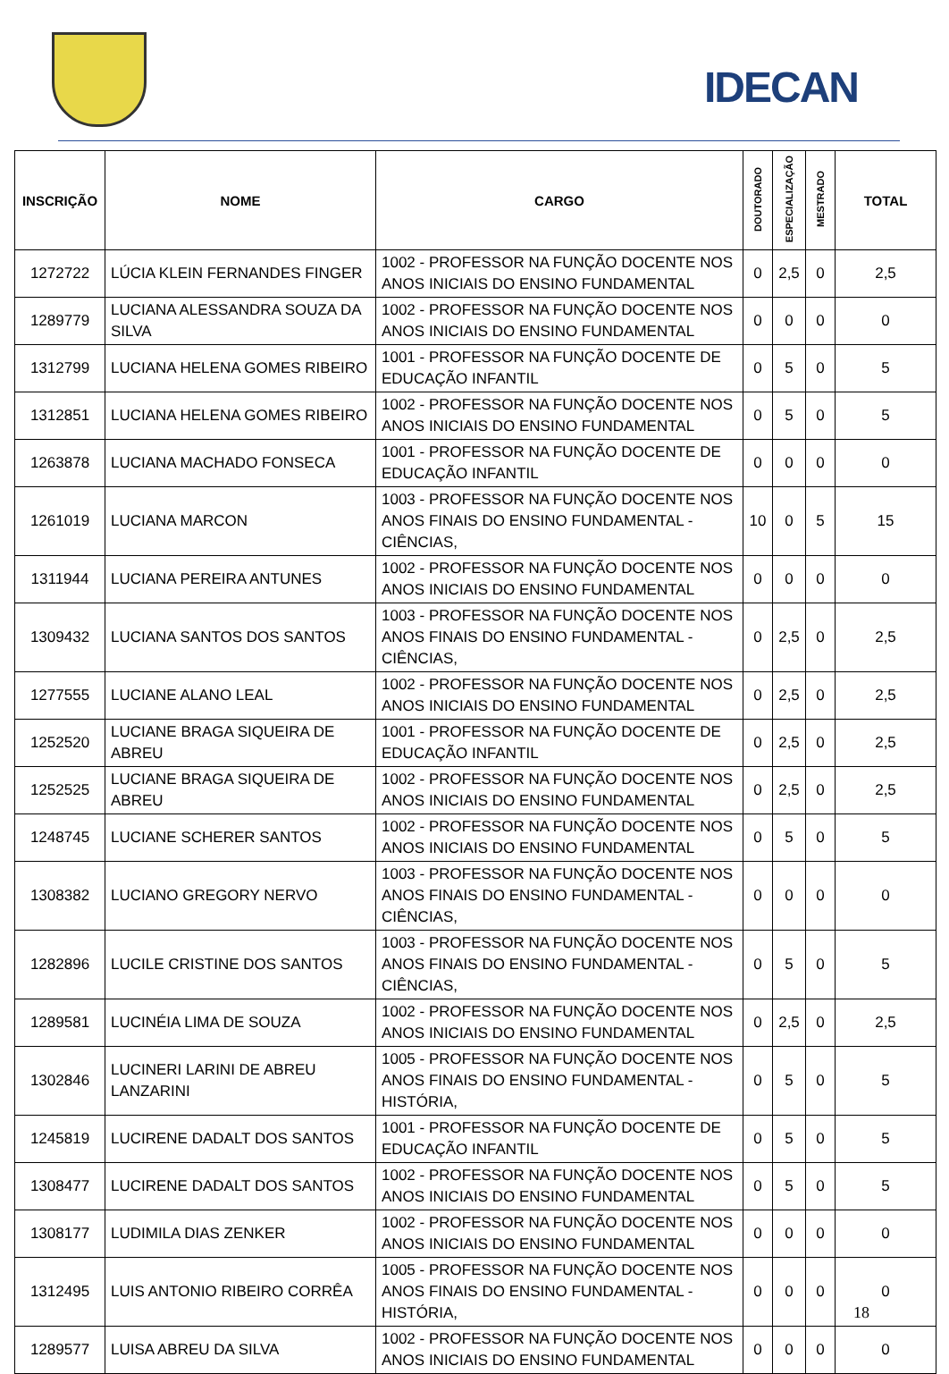IDECAN
| INSCRIÇÃO | NOME | CARGO | DOUTORADO | ESPECIALIZAÇÃO | MESTRADO | TOTAL |
| --- | --- | --- | --- | --- | --- | --- |
| 1272722 | LÚCIA KLEIN FERNANDES FINGER | 1002 - PROFESSOR NA FUNÇÃO DOCENTE NOS ANOS INICIAIS DO ENSINO FUNDAMENTAL | 0 | 2,5 | 0 | 2,5 |
| 1289779 | LUCIANA ALESSANDRA SOUZA DA SILVA | 1002 - PROFESSOR NA FUNÇÃO DOCENTE NOS ANOS INICIAIS DO ENSINO FUNDAMENTAL | 0 | 0 | 0 | 0 |
| 1312799 | LUCIANA HELENA GOMES RIBEIRO | 1001 - PROFESSOR NA FUNÇÃO DOCENTE DE EDUCAÇÃO INFANTIL | 0 | 5 | 0 | 5 |
| 1312851 | LUCIANA HELENA GOMES RIBEIRO | 1002 - PROFESSOR NA FUNÇÃO DOCENTE NOS ANOS INICIAIS DO ENSINO FUNDAMENTAL | 0 | 5 | 0 | 5 |
| 1263878 | LUCIANA MACHADO FONSECA | 1001 - PROFESSOR NA FUNÇÃO DOCENTE DE EDUCAÇÃO INFANTIL | 0 | 0 | 0 | 0 |
| 1261019 | LUCIANA MARCON | 1003 - PROFESSOR NA FUNÇÃO DOCENTE NOS ANOS FINAIS DO ENSINO FUNDAMENTAL - CIÊNCIAS, | 10 | 0 | 5 | 15 |
| 1311944 | LUCIANA PEREIRA ANTUNES | 1002 - PROFESSOR NA FUNÇÃO DOCENTE NOS ANOS INICIAIS DO ENSINO FUNDAMENTAL | 0 | 0 | 0 | 0 |
| 1309432 | LUCIANA SANTOS DOS SANTOS | 1003 - PROFESSOR NA FUNÇÃO DOCENTE NOS ANOS FINAIS DO ENSINO FUNDAMENTAL - CIÊNCIAS, | 0 | 2,5 | 0 | 2,5 |
| 1277555 | LUCIANE ALANO LEAL | 1002 - PROFESSOR NA FUNÇÃO DOCENTE NOS ANOS INICIAIS DO ENSINO FUNDAMENTAL | 0 | 2,5 | 0 | 2,5 |
| 1252520 | LUCIANE BRAGA SIQUEIRA DE ABREU | 1001 - PROFESSOR NA FUNÇÃO DOCENTE DE EDUCAÇÃO INFANTIL | 0 | 2,5 | 0 | 2,5 |
| 1252525 | LUCIANE BRAGA SIQUEIRA DE ABREU | 1002 - PROFESSOR NA FUNÇÃO DOCENTE NOS ANOS INICIAIS DO ENSINO FUNDAMENTAL | 0 | 2,5 | 0 | 2,5 |
| 1248745 | LUCIANE SCHERER SANTOS | 1002 - PROFESSOR NA FUNÇÃO DOCENTE NOS ANOS INICIAIS DO ENSINO FUNDAMENTAL | 0 | 5 | 0 | 5 |
| 1308382 | LUCIANO GREGORY NERVO | 1003 - PROFESSOR NA FUNÇÃO DOCENTE NOS ANOS FINAIS DO ENSINO FUNDAMENTAL - CIÊNCIAS, | 0 | 0 | 0 | 0 |
| 1282896 | LUCILE CRISTINE DOS SANTOS | 1003 - PROFESSOR NA FUNÇÃO DOCENTE NOS ANOS FINAIS DO ENSINO FUNDAMENTAL - CIÊNCIAS, | 0 | 5 | 0 | 5 |
| 1289581 | LUCINÉIA LIMA DE SOUZA | 1002 - PROFESSOR NA FUNÇÃO DOCENTE NOS ANOS INICIAIS DO ENSINO FUNDAMENTAL | 0 | 2,5 | 0 | 2,5 |
| 1302846 | LUCINERI LARINI DE ABREU LANZARINI | 1005 - PROFESSOR NA FUNÇÃO DOCENTE NOS ANOS FINAIS DO ENSINO FUNDAMENTAL - HISTÓRIA, | 0 | 5 | 0 | 5 |
| 1245819 | LUCIRENE DADALT DOS SANTOS | 1001 - PROFESSOR NA FUNÇÃO DOCENTE DE EDUCAÇÃO INFANTIL | 0 | 5 | 0 | 5 |
| 1308477 | LUCIRENE DADALT DOS SANTOS | 1002 - PROFESSOR NA FUNÇÃO DOCENTE NOS ANOS INICIAIS DO ENSINO FUNDAMENTAL | 0 | 5 | 0 | 5 |
| 1308177 | LUDIMILA DIAS ZENKER | 1002 - PROFESSOR NA FUNÇÃO DOCENTE NOS ANOS INICIAIS DO ENSINO FUNDAMENTAL | 0 | 0 | 0 | 0 |
| 1312495 | LUIS ANTONIO RIBEIRO CORRÊA | 1005 - PROFESSOR NA FUNÇÃO DOCENTE NOS ANOS FINAIS DO ENSINO FUNDAMENTAL - HISTÓRIA, | 0 | 0 | 0 | 0 |
| 1289577 | LUISA ABREU DA SILVA | 1002 - PROFESSOR NA FUNÇÃO DOCENTE NOS ANOS INICIAIS DO ENSINO FUNDAMENTAL | 0 | 0 | 0 | 0 |
18